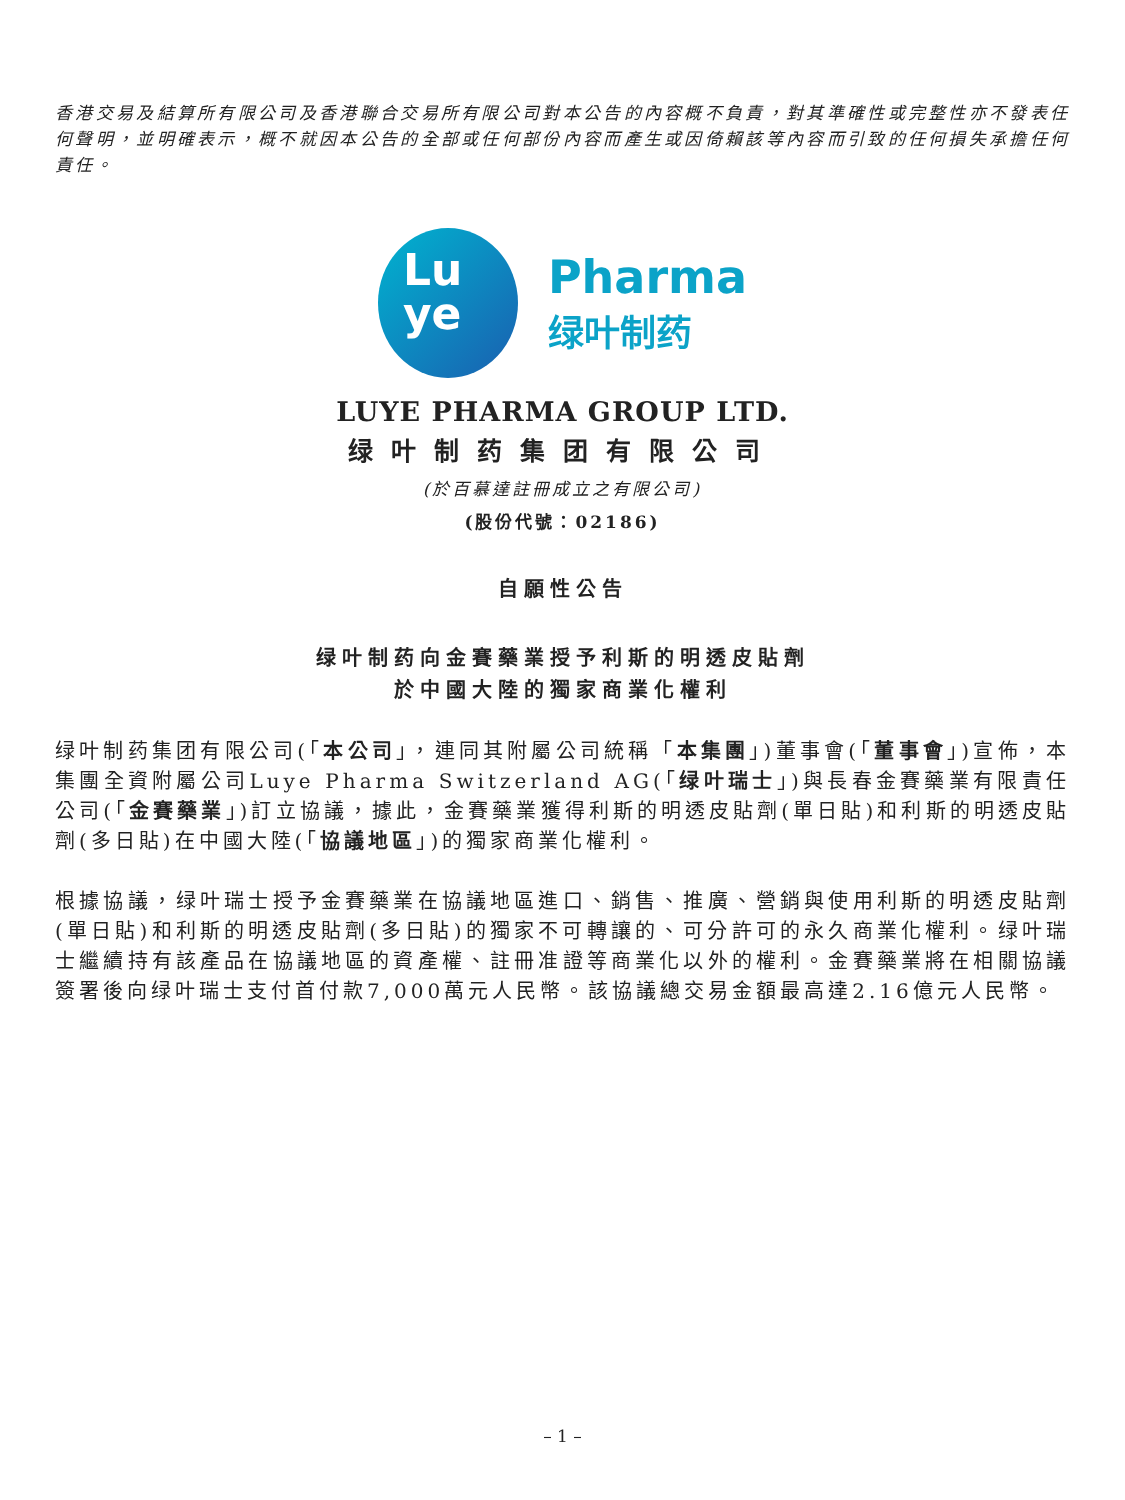香港交易及結算所有限公司及香港聯合交易所有限公司對本公告的內容概不負責，對其準確性或完整性亦不發表任何聲明，並明確表示，概不就因本公告的全部或任何部份內容而產生或因倚賴該等內容而引致的任何損失承擔任何責任。
Lu
ye
Pharma
绿叶制药
LUYE PHARMA GROUP LTD.
绿叶制药集团有限公司
(於百慕達註冊成立之有限公司)
(股份代號：02186)
自願性公告
绿叶制药向金賽藥業授予利斯的明透皮貼劑
於中國大陸的獨家商業化權利
绿叶制药集团有限公司(「本公司」，連同其附屬公司統稱「本集團」)董事會(「董事會」)宣佈，本集團全資附屬公司Luye Pharma Switzerland AG(「绿叶瑞士」)與長春金賽藥業有限責任公司(「金賽藥業」)訂立協議，據此，金賽藥業獲得利斯的明透皮貼劑(單日貼)和利斯的明透皮貼劑(多日貼)在中國大陸(「協議地區」)的獨家商業化權利。
根據協議，绿叶瑞士授予金賽藥業在協議地區進口、銷售、推廣、營銷與使用利斯的明透皮貼劑(單日貼)和利斯的明透皮貼劑(多日貼)的獨家不可轉讓的、可分許可的永久商業化權利。绿叶瑞士繼續持有該產品在協議地區的資產權、註冊准證等商業化以外的權利。金賽藥業將在相關協議簽署後向绿叶瑞士支付首付款7,000萬元人民幣。該協議總交易金額最高達2.16億元人民幣。
– 1 –